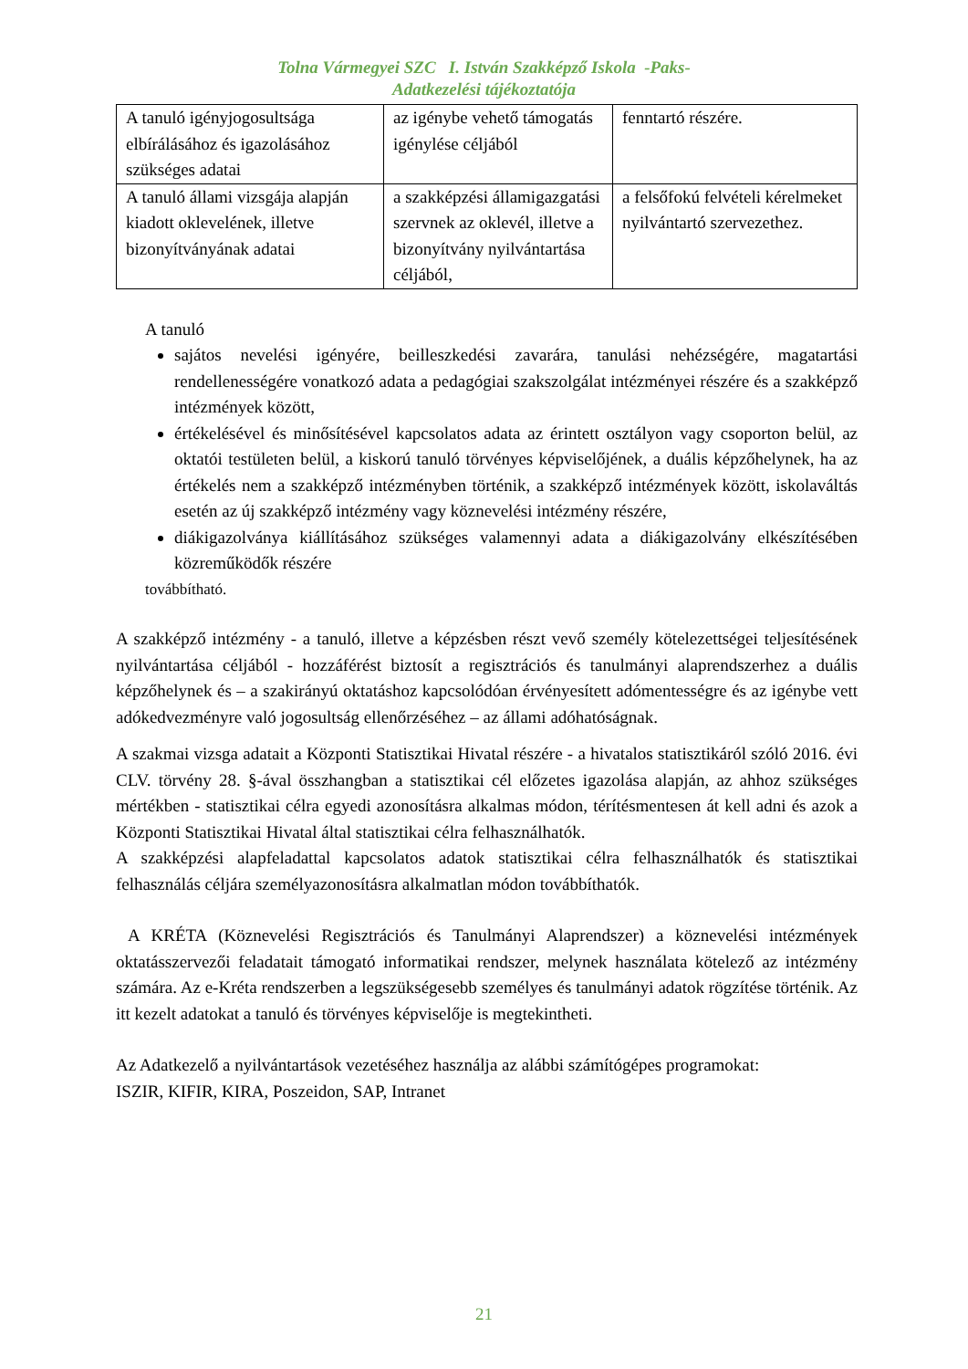Tolna Vármegyei SZC I. István Szakképző Iskola -Paks-
Adatkezelési tájékoztatója
| A tanuló igényjogosultsága elbírálásához és igazolásához szükséges adatai | az igénybe vehető támogatás igénylése céljából | fenntartó részére. |
| A tanuló állami vizsgája alapján kiadott oklevelének, illetve bizonyítványának adatai | a szakképzési államigazgatási szervnek az oklevél, illetve a bizonyítvány nyilvántartása céljából, | a felsőfokú felvételi kérelmeket nyilvántartó szervezethez. |
A tanuló
sajátos nevelési igényére, beilleszkedési zavarára, tanulási nehézségére, magatartási rendellenességére vonatkozó adata a pedagógiai szakszolgálat intézményei részére és a szakképző intézmények között,
értékelésével és minősítésével kapcsolatos adata az érintett osztályon vagy csoporton belül, az oktatói testületen belül, a kiskorú tanuló törvényes képviselőjének, a duális képzőhelynek, ha az értékelés nem a szakképző intézményben történik, a szakképző intézmények között, iskolaváltás esetén az új szakképző intézmény vagy köznevelési intézmény részére,
diákigazolványa kiállításához szükséges valamennyi adata a diákigazolvány elkészítésében közreműködők részére
továbbítható.
A szakképző intézmény - a tanuló, illetve a képzésben részt vevő személy kötelezettségei teljesítésének nyilvántartása céljából - hozzáférést biztosít a regisztrációs és tanulmányi alaprendszerhez a duális képzőhelynek és – a szakirányú oktatáshoz kapcsolódóan érvényesített adómentességre és az igénybe vett adókedvezményre való jogosultság ellenőrzéséhez – az állami adóhatóságnak.
A szakmai vizsga adatait a Központi Statisztikai Hivatal részére - a hivatalos statisztikáról szóló 2016. évi CLV. törvény 28. §-ával összhangban a statisztikai cél előzetes igazolása alapján, az ahhoz szükséges mértékben - statisztikai célra egyedi azonosításra alkalmas módon, térítésmentesen át kell adni és azok a Központi Statisztikai Hivatal által statisztikai célra felhasználhatók.
A szakképzési alapfeladattal kapcsolatos adatok statisztikai célra felhasználhatók és statisztikai felhasználás céljára személyazonosításra alkalmatlan módon továbbíthatók.
A KRÉTA (Köznevelési Regisztrációs és Tanulmányi Alaprendszer) a köznevelési intézmények oktatásszervezői feladatait támogató informatikai rendszer, melynek használata kötelező az intézmény számára. Az e-Kréta rendszerben a legszükségesebb személyes és tanulmányi adatok rögzítése történik. Az itt kezelt adatokat a tanuló és törvényes képviselője is megtekintheti.
Az Adatkezelő a nyilvántartások vezetéséhez használja az alábbi számítógépes programokat:
ISZIR, KIFIR, KIRA, Poszeidon, SAP, Intranet
21